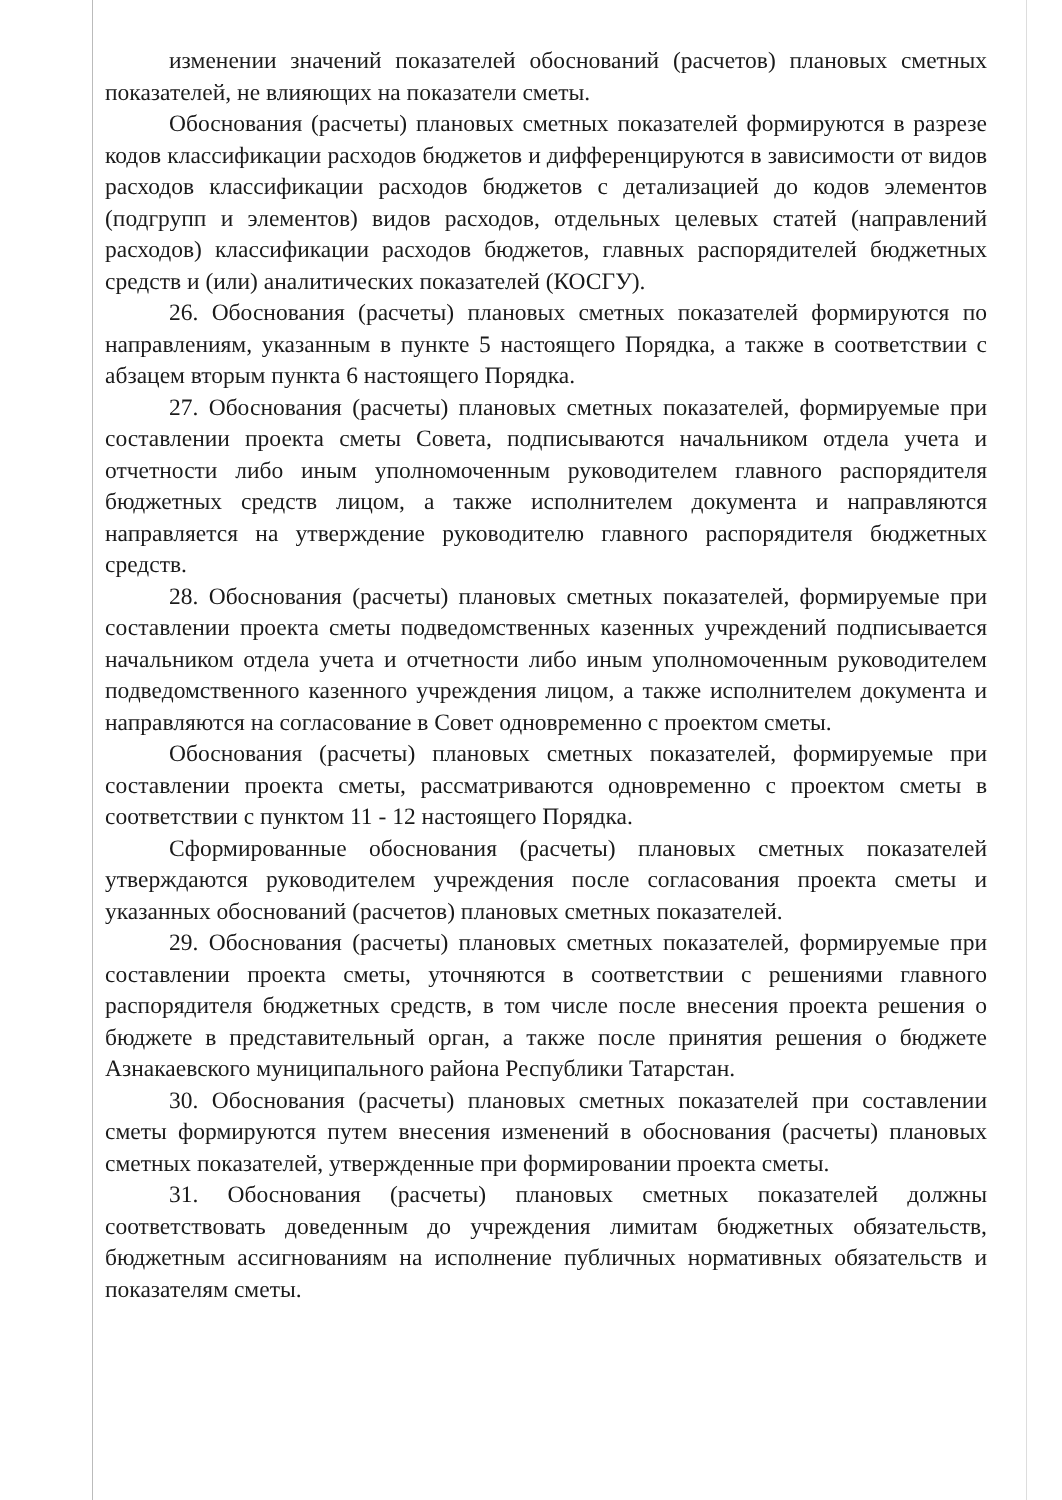изменении значений показателей обоснований (расчетов) плановых сметных показателей, не влияющих на показатели сметы.
Обоснования (расчеты) плановых сметных показателей формируются в разрезе кодов классификации расходов бюджетов и дифференцируются в зависимости от видов расходов классификации расходов бюджетов с детализацией до кодов элементов (подгрупп и элементов) видов расходов, отдельных целевых статей (направлений расходов) классификации расходов бюджетов, главных распорядителей бюджетных средств и (или) аналитических показателей (КОСГУ).
26. Обоснования (расчеты) плановых сметных показателей формируются по направлениям, указанным в пункте 5 настоящего Порядка, а также в соответствии с абзацем вторым пункта 6 настоящего Порядка.
27. Обоснования (расчеты) плановых сметных показателей, формируемые при составлении проекта сметы Совета, подписываются начальником отдела учета и отчетности либо иным уполномоченным руководителем главного распорядителя бюджетных средств лицом, а также исполнителем документа и направляются направляется на утверждение руководителю главного распорядителя бюджетных средств.
28. Обоснования (расчеты) плановых сметных показателей, формируемые при составлении проекта сметы подведомственных казенных учреждений подписывается начальником отдела учета и отчетности либо иным уполномоченным руководителем подведомственного казенного учреждения лицом, а также исполнителем документа и направляются на согласование в Совет одновременно с проектом сметы.
Обоснования (расчеты) плановых сметных показателей, формируемые при составлении проекта сметы, рассматриваются одновременно с проектом сметы в соответствии с пунктом 11 - 12 настоящего Порядка.
Сформированные обоснования (расчеты) плановых сметных показателей утверждаются руководителем учреждения после согласования проекта сметы и указанных обоснований (расчетов) плановых сметных показателей.
29. Обоснования (расчеты) плановых сметных показателей, формируемые при составлении проекта сметы, уточняются в соответствии с решениями главного распорядителя бюджетных средств, в том числе после внесения проекта решения о бюджете в представительный орган, а также после принятия решения о бюджете Азнакаевского муниципального района Республики Татарстан.
30. Обоснования (расчеты) плановых сметных показателей при составлении сметы формируются путем внесения изменений в обоснования (расчеты) плановых сметных показателей, утвержденные при формировании проекта сметы.
31. Обоснования (расчеты) плановых сметных показателей должны соответствовать доведенным до учреждения лимитам бюджетных обязательств, бюджетным ассигнованиям на исполнение публичных нормативных обязательств и показателям сметы.